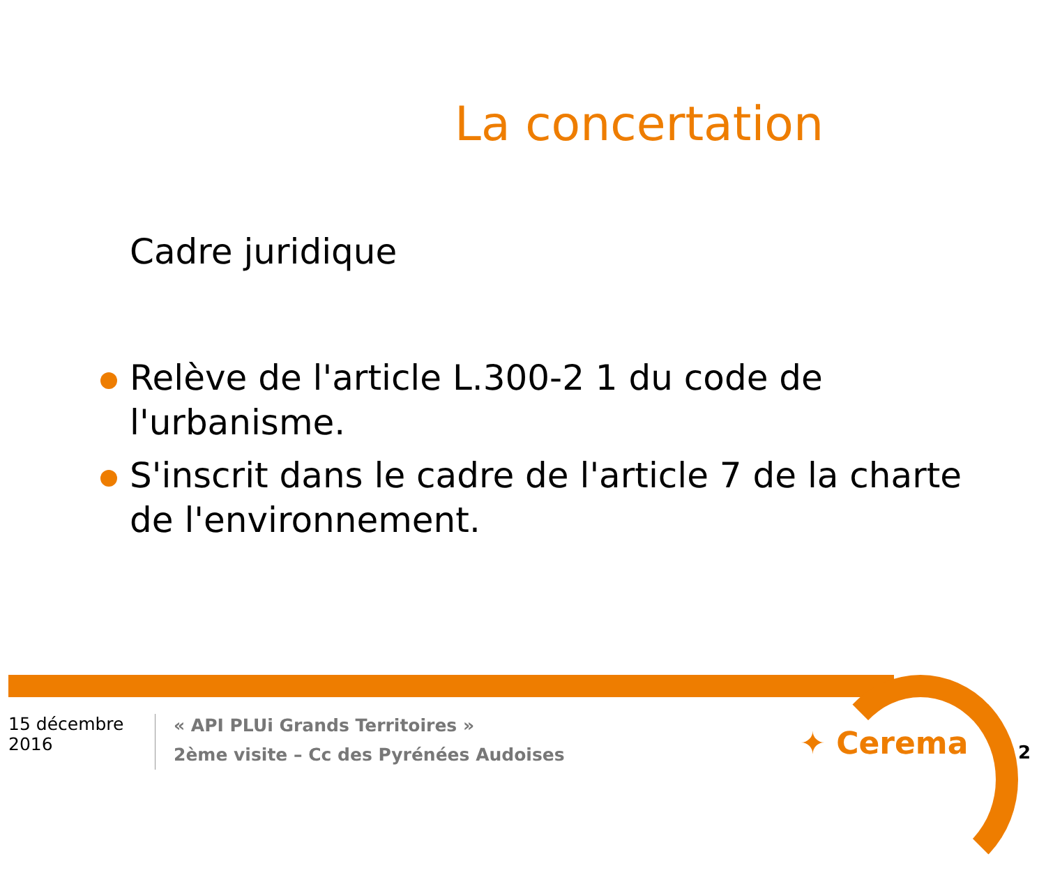La concertation
Cadre juridique
Relève de l'article L.300-2 1 du code de l'urbanisme.
S'inscrit dans le cadre de l'article 7 de la charte de l'environnement.
15 décembre 2016
« API PLUi Grands Territoires »
2ème visite – Cc des Pyrénées Audoises
✦ Cerema 2